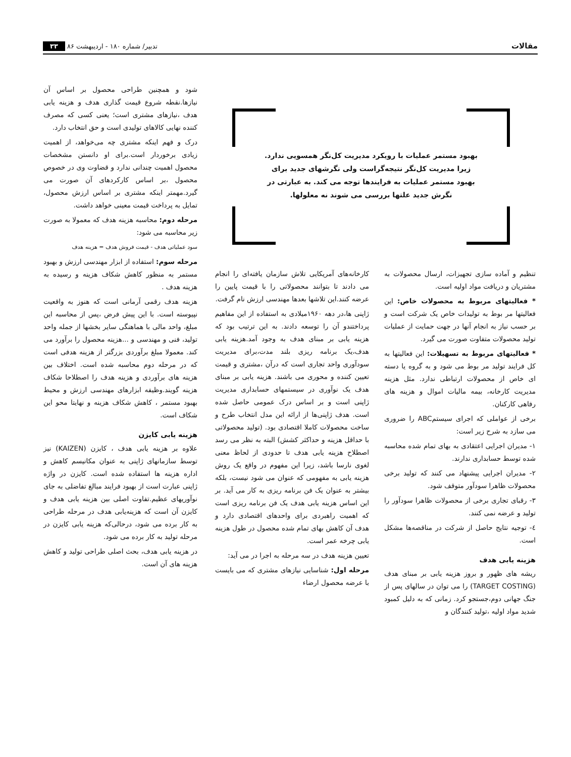مقالات تدبیر/ شماره ۱۸۰ - اردیبهشت ۸۶ ۳۳
بهبود مستمر عملیات با رویکرد مدیریت کل‌نگر همسویی ندارد. زیرا مدیریت کل‌نگر نتیجه‌گراست ولی نگرشهای جدید برای بهبود مستمر عملیات به فرایندها توجه می کند. به عبارتی در نگرش جدید علتها بررسی می شوند نه معلولها.
تنظیم و آماده سازی تجهیزات، ارسال محصولات به مشتریان و دریافت مواد اولیه است.
* فعالیتهای مربوط به محصولات خاص: این فعالیتها مر بوط به تولیدات خاص یک شرکت است و بر حسب نیاز به انجام آنها در جهت حمایت از عملیات تولید محصولات متفاوت صورت می گیرد.
* فعالیتهای مربوط به تسهیلات: این فعالیتها به کل فرایند تولید مر بوط می شود و به گروه یا دسته ای خاص از محصولات ارتباطی ندارد. مثل هزینه مدیریت کارخانه، بیمه مالیات اموال و هزینه های رفاهی کارکنان.
برخی از عواملی که اجرای سیستمABC را ضروری می سازد به شرح زیر است:
۱- مدیران اجرایی اعتقادی به بهای تمام شده محاسبه شده توسط حسابداری ندارند.
۲- مدیران اجرایی پیشنهاد می کنند که تولید برخی محصولات ظاهرا سودآور متوقف شود.
۳- رقبای تجاری برخی از محصولات ظاهرا سودآور را تولید و عرضه نمی کنند.
٤- توجیه نتایج حاصل از شرکت در مناقصه‌ها مشکل است.
هزینه یابی هدف
ریشه های ظهور و بروز هزینه یابی بر مبنای هدف (TARGET COSTING) را می توان در سالهای پس از جنگ جهانی دوم،جستجو کرد. زمانی که به دلیل کمبود شدید مواد اولیه ،تولید کنندگان و
کارخانه‌های آمریکایی تلاش سازمان یافته‌ای را انجام می دادند تا بتوانند محصولاتی را با قیمت پایین را عرضه کنند.این تلاشها بعدها مهندسی ارزش نام گرفت.
ژاپنی ها،در دهه ۱۹۶۰میلادی به استفاده از این مفاهیم پرداختندو آن را توسعه دادند. به این ترتیب بود که هزینه یابی بر مبنای هدف به وجود آمد.هزینه یابی هدف،یک برنامه ریزی بلند مدت،برای مدیریت سودآوری واحد تجاری است که درآن ،مشتری و قیمت تعیین کننده و محوری می باشند. هزینه یابی بر مبنای هدف یک نوآوری در سیستمهای حسابداری مدیریت ژاپنی است و بر اساس درک عمومی حاصل شده است. هدف ژاپنی‌ها از ارائه این مدل انتخاب طرح و ساخت محصولات کاملا اقتصادی بود. (تولید محصولاتی با حداقل هزینه و حداکثر کشش) البته به نظر می رسد اصطلاح هزینه یابی هدف تا حدودی از لحاظ معنی لغوی نارسا باشد، زیرا این مفهوم در واقع یک روش هزینه یابی به مفهومی که عنوان می شود نیست، بلکه بیشتر به عنوان یک فن برنامه ریزی به کار می آید. بر این اساس هزینه یابی هدف یک فن برنامه ریزی است که اهمیت راهبردی برای واحدهای اقتصادی دارد و هدف آن کاهش بهای تمام شده محصول در طول هزینه یابی چرخه عمر است.
تعیین هزینه هدف در سه مرحله به اجرا در می آید:
مرحله اول: شناسایی نیازهای مشتری که می بایست با عرضه محصول ارضاء
شود و همچنین طراحی محصول بر اساس آن نیازها.نقطه شروع قیمت گذاری هدف و هزینه یابی هدف ،نیازهای مشتری است؛ یعنی کسی که مصرف کننده نهایی کالاهای تولیدی است و حق انتخاب دارد.
درک و فهم اینکه مشتری چه می‌خواهد، از اهمیت زیادی برخوردار است.برای او دانستن مشخصات محصول اهمیت چندانی ندارد و قضاوت وی در خصوص محصول ،بر اساس کارکردهای آن صورت می گیرد.مهمتر اینکه مشتری بر اساس ارزش محصول، تمایل به پرداخت قیمت معینی خواهد داشت.
مرحله دوم: محاسبه هزینه هدف که معمولا به صورت زیر محاسبه می شود:
سود عملیاتی هدف - قیمت فروش هدف = هزینه هدف
مرحله سوم: استفاده از ابزار مهندسی ارزش و بهبود مستمر به منظور کاهش شکاف هزینه و رسیده به هزینه هدف .
هزینه هدف رقمی آرمانی است که هنوز به واقعیت نپیوسته است. با این پیش فرض ،پس از محاسبه این مبلغ، واحد مالی با هماهنگی سایر بخشها از جمله واحد تولید، فنی و مهندسی و ...هزینه محصول را برآورد می کند. معمولا مبلغ برآوردی بزرگتر از هزینه هدفی است که در مرحله دوم محاسبه شده است. اختلاف بین هزینه های برآوردی و هزینه هدف را اصطلاحا شکاف هزینه گویند.وظیفه ابزارهای مهندسی ارزش و محیط بهبود مستمر ، کاهش شکاف هزینه و نهایتا محو این شکاف است.
هزینه یابی کایزن
علاوه بر هزینه یابی هدف ، کایزن (KAIZEN) نیز توسط سازمانهای ژاپنی به عنوان مکانیسم کاهش و اداره هزینه ها استفاده شده است. کایزن در واژه ژاپنی عبارت است از بهبود فرایند مبالغ تفاضلی به جای نوآوریهای عظیم.تفاوت اصلی بین هزینه یابی هدف و کایزن آن است که هزینه‌یابی هدف در مرحله طراحی به کار برده می شود، درحالی‌که هزینه یابی کایزن در مرحله تولید به کار برده می شود.
در هزینه یابی هدف، بحث اصلی طراحی تولید و کاهش هزینه های آن است.